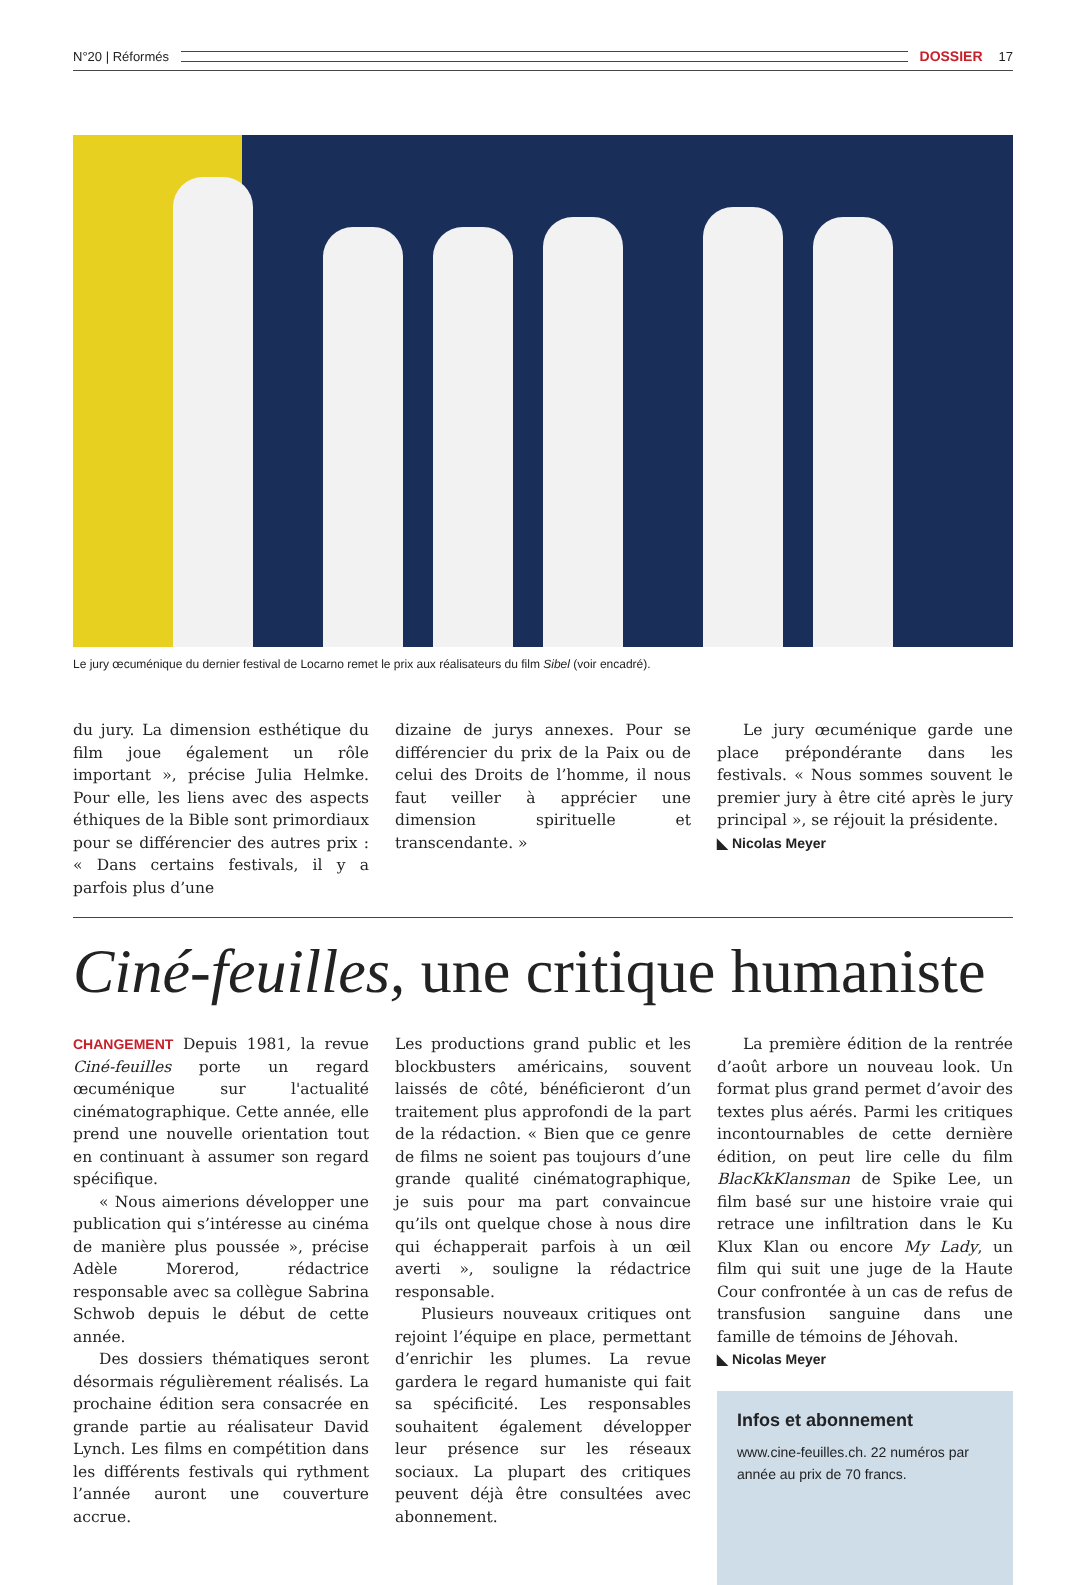N°20 | Réformés DOSSIER 17
Le jury œcuménique du dernier festival de Locarno remet le prix aux réalisateurs du film Sibel (voir encadré).
du jury. La dimension esthétique du film joue également un rôle important », précise Julia Helmke. Pour elle, les liens avec des aspects éthiques de la Bible sont primordiaux pour se différencier des autres prix : « Dans certains festivals, il y a parfois plus d’une
dizaine de jurys annexes. Pour se différencier du prix de la Paix ou de celui des Droits de l’homme, il nous faut veiller à apprécier une dimension spirituelle et transcendante. »
Le jury œcuménique garde une place prépondérante dans les festivals. « Nous sommes souvent le premier jury à être cité après le jury principal », se réjouit la présidente.
◣ Nicolas Meyer
Ciné-feuilles, une critique humaniste
CHANGEMENT Depuis 1981, la revue Ciné-feuilles porte un regard œcuménique sur l'actualité cinématographique. Cette année, elle prend une nouvelle orientation tout en continuant à assumer son regard spécifique.
« Nous aimerions développer une publication qui s’intéresse au cinéma de manière plus poussée », précise Adèle Morerod, rédactrice responsable avec sa collègue Sabrina Schwob depuis le début de cette année.
Des dossiers thématiques seront désormais régulièrement réalisés. La prochaine édition sera consacrée en grande partie au réalisateur David Lynch. Les films en compétition dans les différents festivals qui rythment l’année auront une couverture accrue.
Les productions grand public et les blockbusters américains, souvent laissés de côté, bénéficieront d’un traitement plus approfondi de la part de la rédaction. « Bien que ce genre de films ne soient pas toujours d’une grande qualité cinématographique, je suis pour ma part convaincue qu’ils ont quelque chose à nous dire qui échapperait parfois à un œil averti », souligne la rédactrice responsable.
Plusieurs nouveaux critiques ont rejoint l’équipe en place, permettant d’enrichir les plumes. La revue gardera le regard humaniste qui fait sa spécificité. Les responsables souhaitent également développer leur présence sur les réseaux sociaux. La plupart des critiques peuvent déjà être consultées avec abonnement.
La première édition de la rentrée d’août arbore un nouveau look. Un format plus grand permet d’avoir des textes plus aérés. Parmi les critiques incontournables de cette dernière édition, on peut lire celle du film BlacKkKlansman de Spike Lee, un film basé sur une histoire vraie qui retrace une infiltration dans le Ku Klux Klan ou encore My Lady, un film qui suit une juge de la Haute Cour confrontée à un cas de refus de transfusion sanguine dans une famille de témoins de Jéhovah.
◣ Nicolas Meyer
Infos et abonnement
www.cine-feuilles.ch. 22 numéros par année au prix de 70 francs.